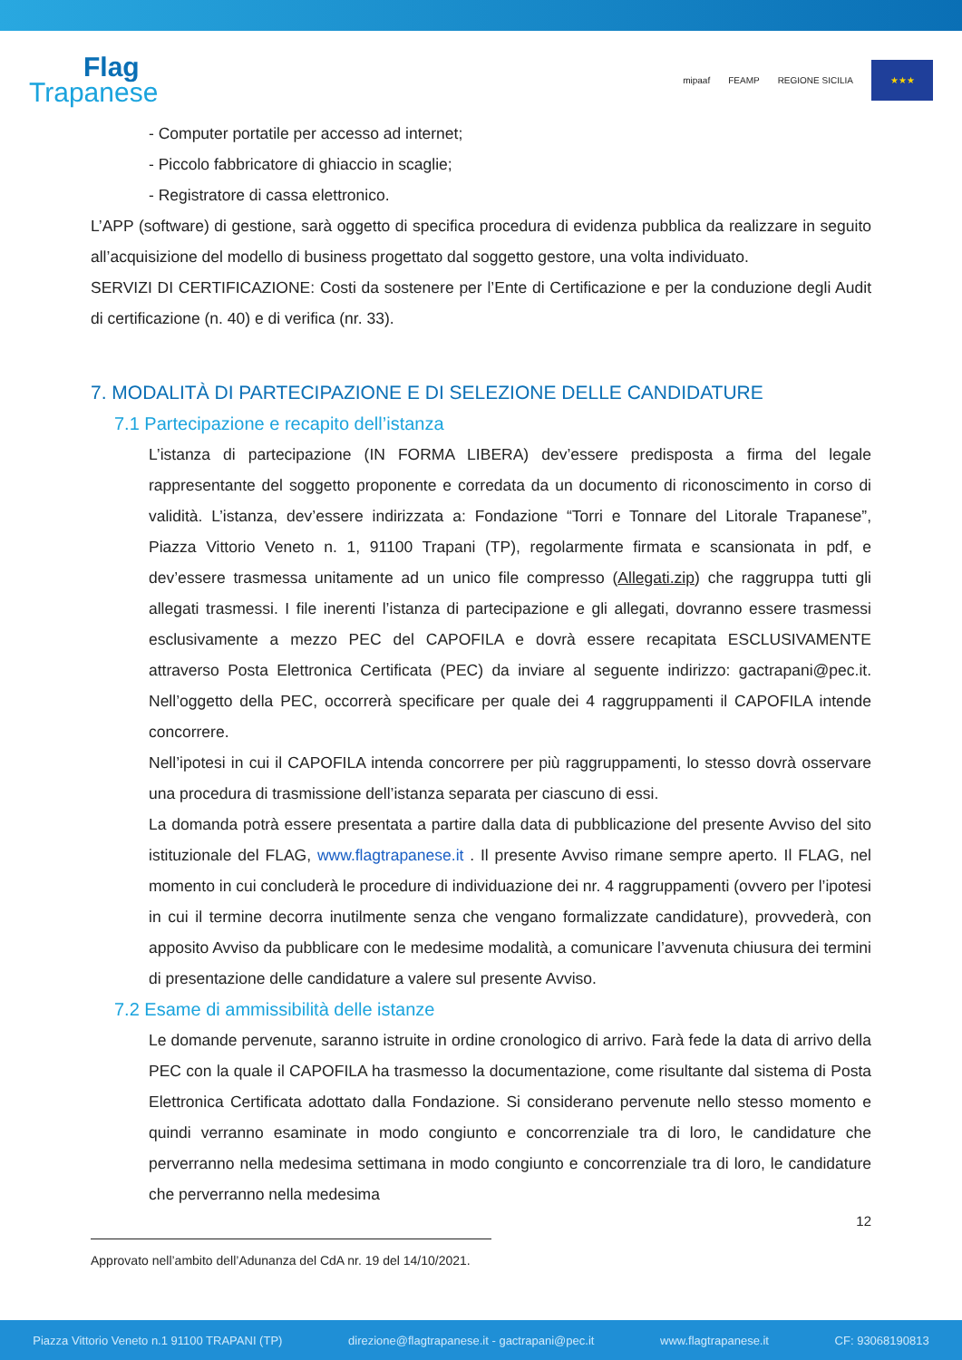Flag
Trapanese
mipaaf FEAMP REGIONE SICILIA
★★★
- Computer portatile per accesso ad internet;
- Piccolo fabbricatore di ghiaccio in scaglie;
- Registratore di cassa elettronico.
L’APP (software) di gestione, sarà oggetto di specifica procedura di evidenza pubblica da realizzare in seguito all’acquisizione del modello di business progettato dal soggetto gestore, una volta individuato.
SERVIZI DI CERTIFICAZIONE: Costi da sostenere per l’Ente di Certificazione e per la conduzione degli Audit di certificazione (n. 40) e di verifica (nr. 33).
7. MODALITÀ DI PARTECIPAZIONE E DI SELEZIONE DELLE CANDIDATURE
7.1 Partecipazione e recapito dell’istanza
L’istanza di partecipazione (IN FORMA LIBERA) dev’essere predisposta a firma del legale rappresentante del soggetto proponente e corredata da un documento di riconoscimento in corso di validità. L’istanza, dev’essere indirizzata a: Fondazione “Torri e Tonnare del Litorale Trapanese”, Piazza Vittorio Veneto n. 1, 91100 Trapani (TP), regolarmente firmata e scansionata in pdf, e dev’essere trasmessa unitamente ad un unico file compresso (Allegati.zip) che raggruppa tutti gli allegati trasmessi. I file inerenti l’istanza di partecipazione e gli allegati, dovranno essere trasmessi esclusivamente a mezzo PEC del CAPOFILA e dovrà essere recapitata ESCLUSIVAMENTE attraverso Posta Elettronica Certificata (PEC) da inviare al seguente indirizzo: gactrapani@pec.it. Nell’oggetto della PEC, occorrerà specificare per quale dei 4 raggruppamenti il CAPOFILA intende concorrere.
Nell’ipotesi in cui il CAPOFILA intenda concorrere per più raggruppamenti, lo stesso dovrà osservare una procedura di trasmissione dell’istanza separata per ciascuno di essi.
La domanda potrà essere presentata a partire dalla data di pubblicazione del presente Avviso del sito istituzionale del FLAG, www.flagtrapanese.it . Il presente Avviso rimane sempre aperto. Il FLAG, nel momento in cui concluderà le procedure di individuazione dei nr. 4 raggruppamenti (ovvero per l’ipotesi in cui il termine decorra inutilmente senza che vengano formalizzate candidature), provvederà, con apposito Avviso da pubblicare con le medesime modalità, a comunicare l’avvenuta chiusura dei termini di presentazione delle candidature a valere sul presente Avviso.
7.2 Esame di ammissibilità delle istanze
Le domande pervenute, saranno istruite in ordine cronologico di arrivo. Farà fede la data di arrivo della PEC con la quale il CAPOFILA ha trasmesso la documentazione, come risultante dal sistema di Posta Elettronica Certificata adottato dalla Fondazione. Si considerano pervenute nello stesso momento e quindi verranno esaminate in modo congiunto e concorrenziale tra di loro, le candidature che perverranno nella medesima settimana in modo congiunto e concorrenziale tra di loro, le candidature che perverranno nella medesima
12
Approvato nell’ambito dell’Adunanza del CdA nr. 19 del 14/10/2021.
Piazza Vittorio Veneto n.1 91100 TRAPANI (TP) direzione@flagtrapanese.it - gactrapani@pec.it www.flagtrapanese.it CF: 93068190813